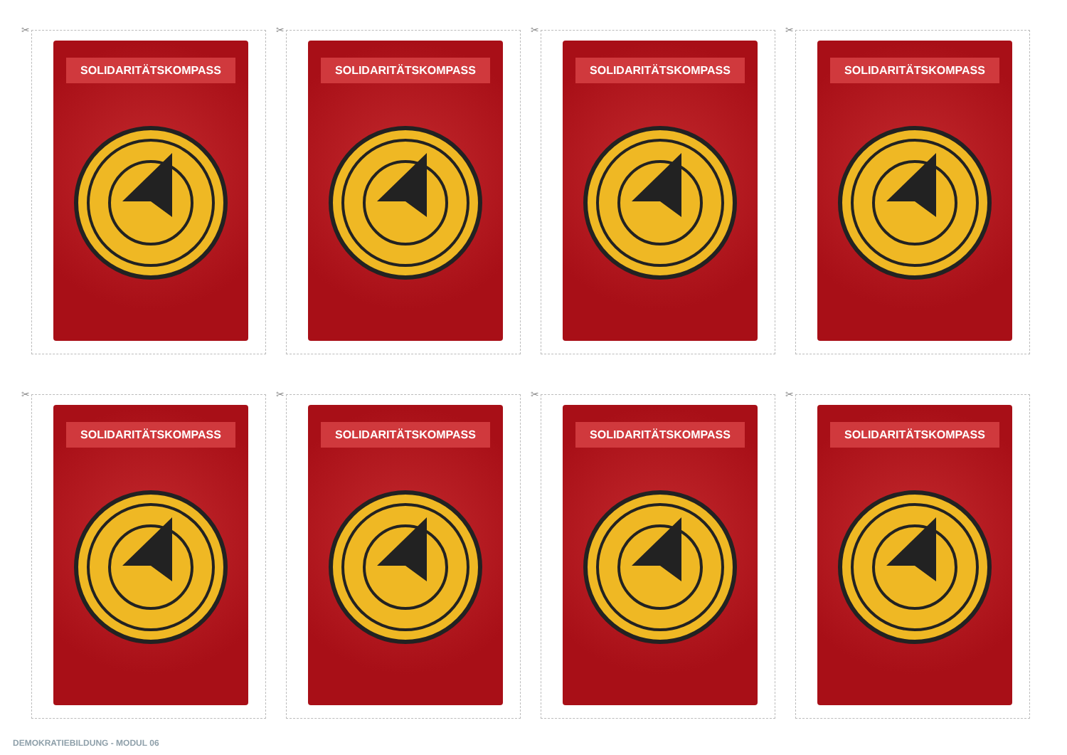✂
SOLIDARITÄTSKOMPASS
✂
SOLIDARITÄTSKOMPASS
✂
SOLIDARITÄTSKOMPASS
✂
SOLIDARITÄTSKOMPASS
✂
SOLIDARITÄTSKOMPASS
✂
SOLIDARITÄTSKOMPASS
✂
SOLIDARITÄTSKOMPASS
✂
SOLIDARITÄTSKOMPASS
DEMOKRATIEBILDUNG - MODUL 06